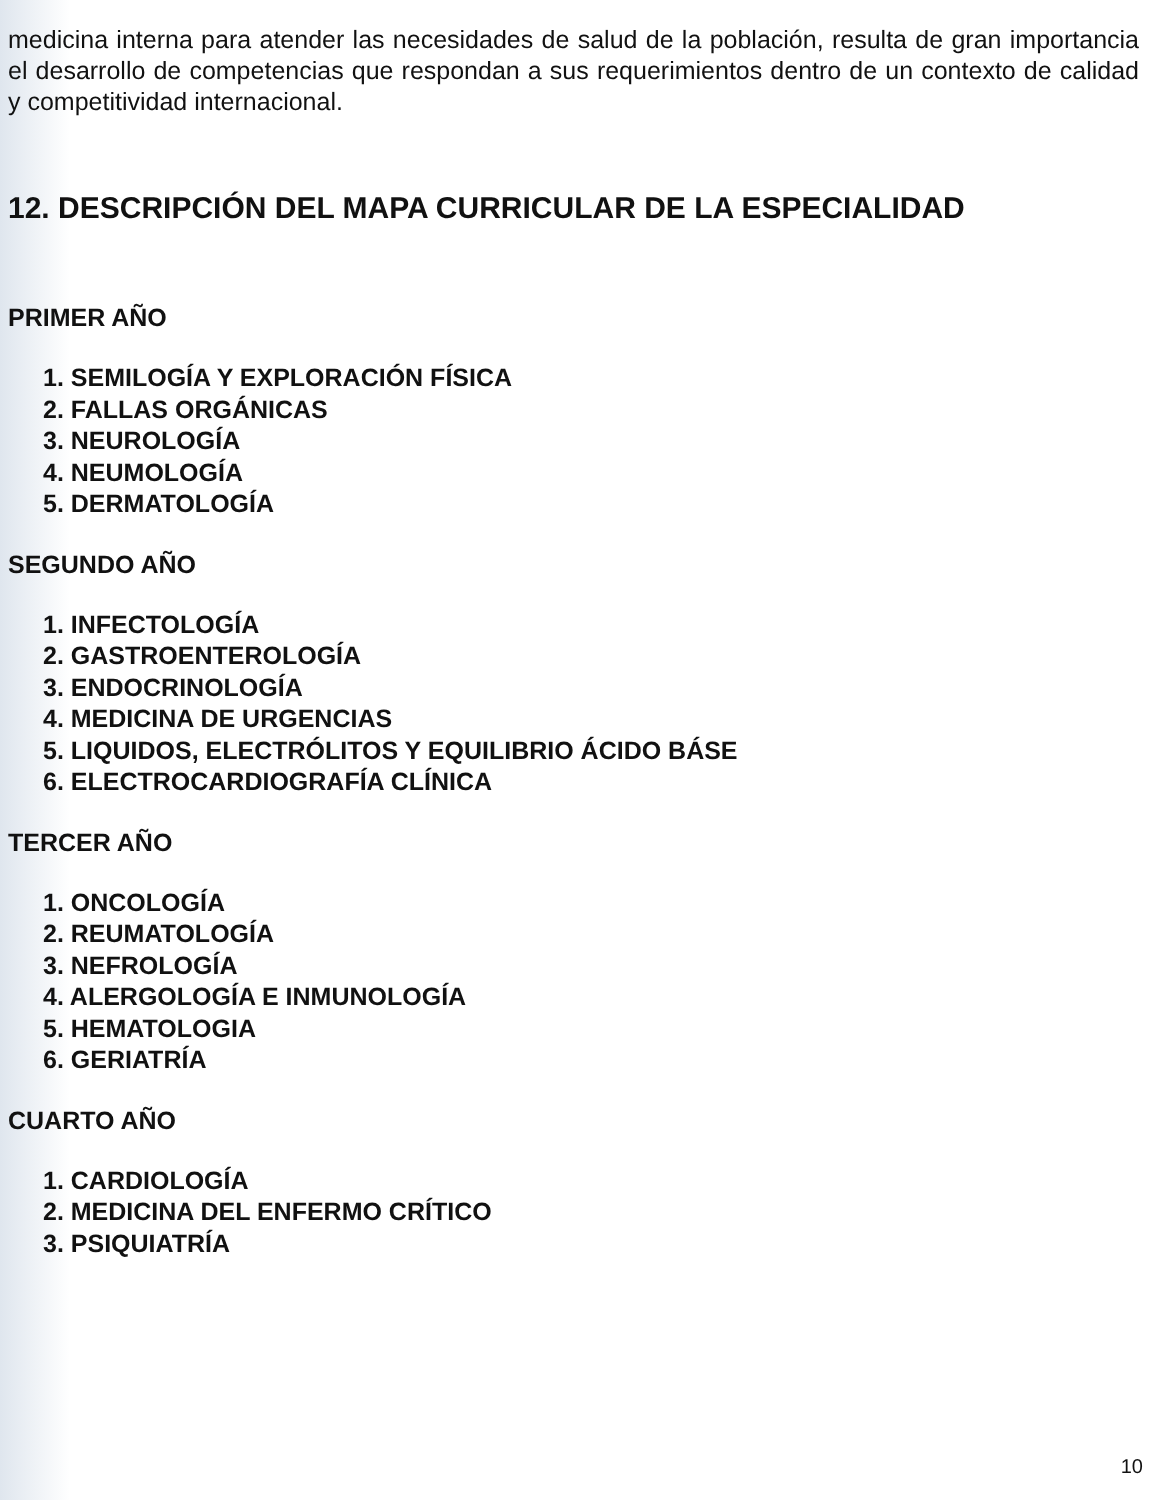medicina interna para atender las necesidades de salud de la población, resulta de gran importancia el desarrollo de competencias que respondan a sus requerimientos dentro de un contexto de calidad y competitividad internacional.
12. DESCRIPCIÓN DEL MAPA CURRICULAR DE LA ESPECIALIDAD
PRIMER AÑO
1. SEMILOGÍA Y EXPLORACIÓN FÍSICA
2. FALLAS ORGÁNICAS
3. NEUROLOGÍA
4. NEUMOLOGÍA
5. DERMATOLOGÍA
SEGUNDO AÑO
1. INFECTOLOGÍA
2. GASTROENTEROLOGÍA
3. ENDOCRINOLOGÍA
4. MEDICINA DE URGENCIAS
5. LIQUIDOS, ELECTRÓLITOS Y EQUILIBRIO ÁCIDO BÁSE
6. ELECTROCARDIOGRAFÍA CLÍNICA
TERCER AÑO
1. ONCOLOGÍA
2. REUMATOLOGÍA
3. NEFROLOGÍA
4. ALERGOLOGÍA E INMUNOLOGÍA
5. HEMATOLOGIA
6. GERIATRÍA
CUARTO AÑO
1. CARDIOLOGÍA
2. MEDICINA DEL ENFERMO CRÍTICO
3. PSIQUIATRÍA
10